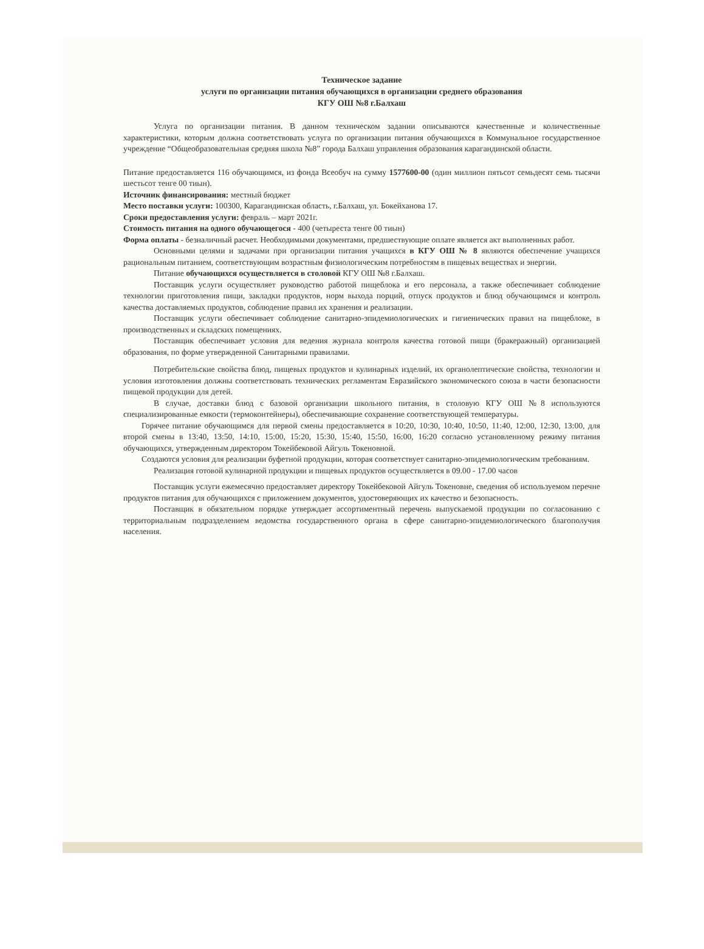Техническое задание
услуги по организации питания обучающихся в организации среднего образования
КГУ ОШ №8 г.Балхаш
Услуга по организации питания. В данном техническом задании описываются качественные и количественные характеристики, которым должна соответствовать услуга по организации питания обучающихся в Коммунальное государственное учреждение “Общеобразовательная средняя школа №8” города Балхаш управления образования карагандинской области.
Питание предоставляется 116 обучающимся, из фонда Всеобуч на сумму 1577600-00 (один миллион пятьсот семьдесят семь тысячи шестьсот тенге 00 тиын).
Источник финансирования: местный бюджет
Место поставки услуги: 100300, Карагандинская область, г.Балхаш, ул. Бокейханова 17.
Сроки предоставления услуги: февраль – март 2021г.
Стоимость питания на одного обучающегося - 400 (четыреста тенге 00 тиын)
Форма оплаты - безналичный расчет. Необходимыми документами, предшествующие оплате является акт выполненных работ.
Основными целями и задачами при организации питания учащихся в КГУ ОШ № 8 являются обеспечение учащихся рациональным питанием, соответствующим возрастным физиологическим потребностям в пищевых веществах и энергии.
Питание обучающихся осуществляется в столовой КГУ ОШ №8 г.Балхаш.
Поставщик услуги осуществляет руководство работой пищеблока и его персонала, а также обеспечивает соблюдение технологии приготовления пищи, закладки продуктов, норм выхода порций, отпуск продуктов и блюд обучающимся и контроль качества доставляемых продуктов, соблюдение правил их хранения и реализации.
Поставщик услуги обеспечивает соблюдение санитарно-эпидемиологических и гигиенических правил на пищеблоке, в производственных и складских помещениях.
Поставщик обеспечивает условия для ведения журнала контроля качества готовой пищи (бракеражный) организацией образования, по форме утвержденной Санитарными правилами.
Потребительские свойства блюд, пищевых продуктов и кулинарных изделий, их органолептические свойства, технологии и условия изготовления должны соответствовать технических регламентам Евразийского экономического союза в части безопасности пищевой продукции для детей.
В случае, доставки блюд с базовой организации школьного питания, в столовую КГУ ОШ №8 используются специализированные емкости (термоконтейнеры), обеспечивающие сохранение соответствующей температуры.
Горячее питание обучающимся для первой смены предоставляется в 10:20, 10:30, 10:40, 10:50, 11:40, 12:00, 12:30, 13:00, для второй смены в 13:40, 13:50, 14:10, 15:00, 15:20, 15:30, 15:40, 15:50, 16:00, 16:20 согласно установленному режиму питания обучающихся, утвержденным директором Токейбековой Айгуль Токеновной.
Создаются условия для реализации буфетной продукции, которая соответствует санитарно-эпидемиологическим требованиям.
Реализация готовой кулинарной продукции и пищевых продуктов осуществляется в 09.00 - 17.00 часов
Поставщик услуги ежемесячно предоставляет директору Токейбековой Айгуль Токеновне, сведения об используемом перечне продуктов питания для обучающихся с приложением документов, удостоверяющих их качество и безопасность.
Поставщик в обязательном порядке утверждает ассортиментный перечень выпускаемой продукции по согласованию с территориальным подразделением ведомства государственного органа в сфере санитарно-эпидемиологического благополучия населения.